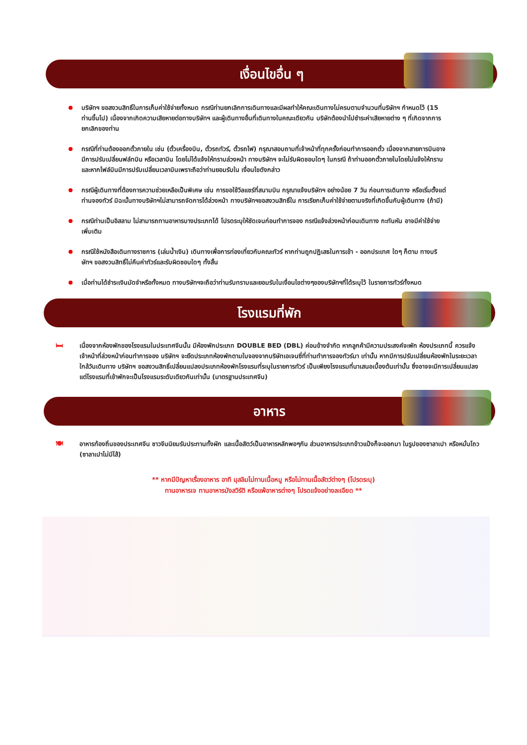เงื่อนไขอื่น ๆ
บริษัทฯ ขอสงวนสิทธิ์ในการเก็บค่าใช้จ่ายทั้งหมด กรณีท่านยกเลิกการเดินทางและมีผลทำให้คณะเดินทางไม่ครบตามจำนวนที่บริษัทฯ กำหนดไว้ (15 ท่านขึ้นไป) เนื่องจากเกิดความเสียหายต่อทางบริษัทฯ และผู้เดินทางอื่นที่เดินทางในคณะเดียวกัน บริษัทต้องนำไปชำระค่าเสียหายต่าง ๆ ที่เกิดจากการยกเลิกของท่าน
กรณีที่ท่านต้องออกตั๋วภายใน เช่น (ตั๋วเครื่องบิน, ตั๋วรถทัวร์, ตั๋วรถไฟ) กรุณาสอบถามที่เจ้าหน้าที่ทุกครั้งก่อนทำการออกตั๋ว เนื่องจากสายการบินอาจมีการปรับเปลี่ยนฟล์ทบิน หรือเวลาบิน โดยไม่ได้แจ้งให้ทราบล่วงหน้า ทางบริษัทฯ จะไม่รับผิดชอบใดๆ ในกรณี ถ้าท่านออกตั๋วภายในโดยไม่แจ้งให้ทราบและหากไฟล์บินมีการปรับเปลี่ยนเวลาบินเพราะถือว่าท่านยอมรับใน เงื่อนไขดังกล่าว
กรณีผู้เดินทางที่ต้องการความช่วยเหลือเป็นพิเศษ เช่น การขอใช้วีลแชร์ที่สนามบิน กรุณาแจ้งบริษัทฯ อย่างน้อย 7 วัน ก่อนการเดินทาง หรือเริ่มตั้งแต่ท่านจองทัวร์ มิฉะนั้นทางบริษัทฯไม่สามารถจัดการได้ล่วงหน้า ทางบริษัทฯขอสงวนสิทธิ์ใน การเรียกเก็บค่าใช้จ่ายตามจริงที่เกิดขึ้นกับผู้เดินทาง (ถ้ามี)
กรณีท่านเป็นอิสลาม ไม่สามารถทานอาหารบางประเภทได้ โปรดระบุให้ชัดเจนก่อนทำการจอง กรณีแจ้งล่วงหน้าก่อนเดินทาง กะทันหัน อาจมีค่าใช้จ่ายเพิ่มเติม
กรณีใช้หนังสือเดินทางราชการ (เล่มน้ำเงิน) เดินทางเพื่อการท่องเที่ยวกับคณะทัวร์ หากท่านถูกปฏิเสธในการเข้า - ออกประเทศ ใดๆ ก็ตาม ทางบริษัทฯ ขอสงวนสิทธิ์ไม่คืนค่าทัวร์และรับผิดชอบใดๆ ทั้งสิ้น
เมื่อท่านได้ชำระเงินมัดจำหรือทั้งหมด ทางบริษัทฯจะถือว่าท่านรับทราบและยอมรับในเงื่อนไขต่างๆของบริษัทฯที่ได้ระบุไว้ ในรายการทัวร์ทั้งหมด
โรงแรมที่พัก
🛏 เนื่องจากห้องพักของโรงแรมในประเทศจีนนั้น มีห้องพักประเภท DOUBLE BED (DBL) ค่อนข้างจำกัด หากลูกค้ามีความประสงค์จะพัก ห้องประเภทนี้ ควรแจ้งเจ้าหน้าที่ล่วงหน้าก่อนทำการจอง บริษัทฯ จะยึดประเภทห้องพักตามใบจองจากบริษัทเอเจนซี่ที่ท่านทำการจองทัวร์มา เท่านั้น หากมีการปรับเปลี่ยนห้องพักในระยะเวลาใกล้วันเดินทาง บริษัทฯ ขอสงวนสิทธิ์เปลี่ยนแปลงประเภทห้องพักโรงแรมที่ระบุในรายการทัวร์ เป็นเพียงโรงแรมที่นาเสนอเบื้องต้นเท่านั้น ซึ่งอาจจะมีการเปลี่ยนแปลง แต่โรงแรมที่เข้าพักจะเป็นโรงแรมระดับเดียวกันเท่านั้น (มาตรฐานประเทศจีน)
อาหาร
🍽 อาหารท้องถิ่นของประเทศจีน ชาวจีนนิยมรับประทานทั้งผัก และเนื้อสัตว์เป็นอาหารหลักพอๆกัน ส่วนอาหารประเภทข้าวแป้งก็จะออกมา ในรูปของซาลาเปา หรือหมั่นโถว (ซาลาเปาไม่มีไส้)
** หากมีปัญหาเรื่องอาหาร อาทิ มุสลิมไม่ทานเนื้อหมู หรือไม่ทานเนื้อสัตว์ต่างๆ (โปรดระบุ)
ทานอาหารเจ ทานอาหารมังสวิรัติ หรือแพ้อาหารต่างๆ โปรดแจ้งอย่างละเอียด **